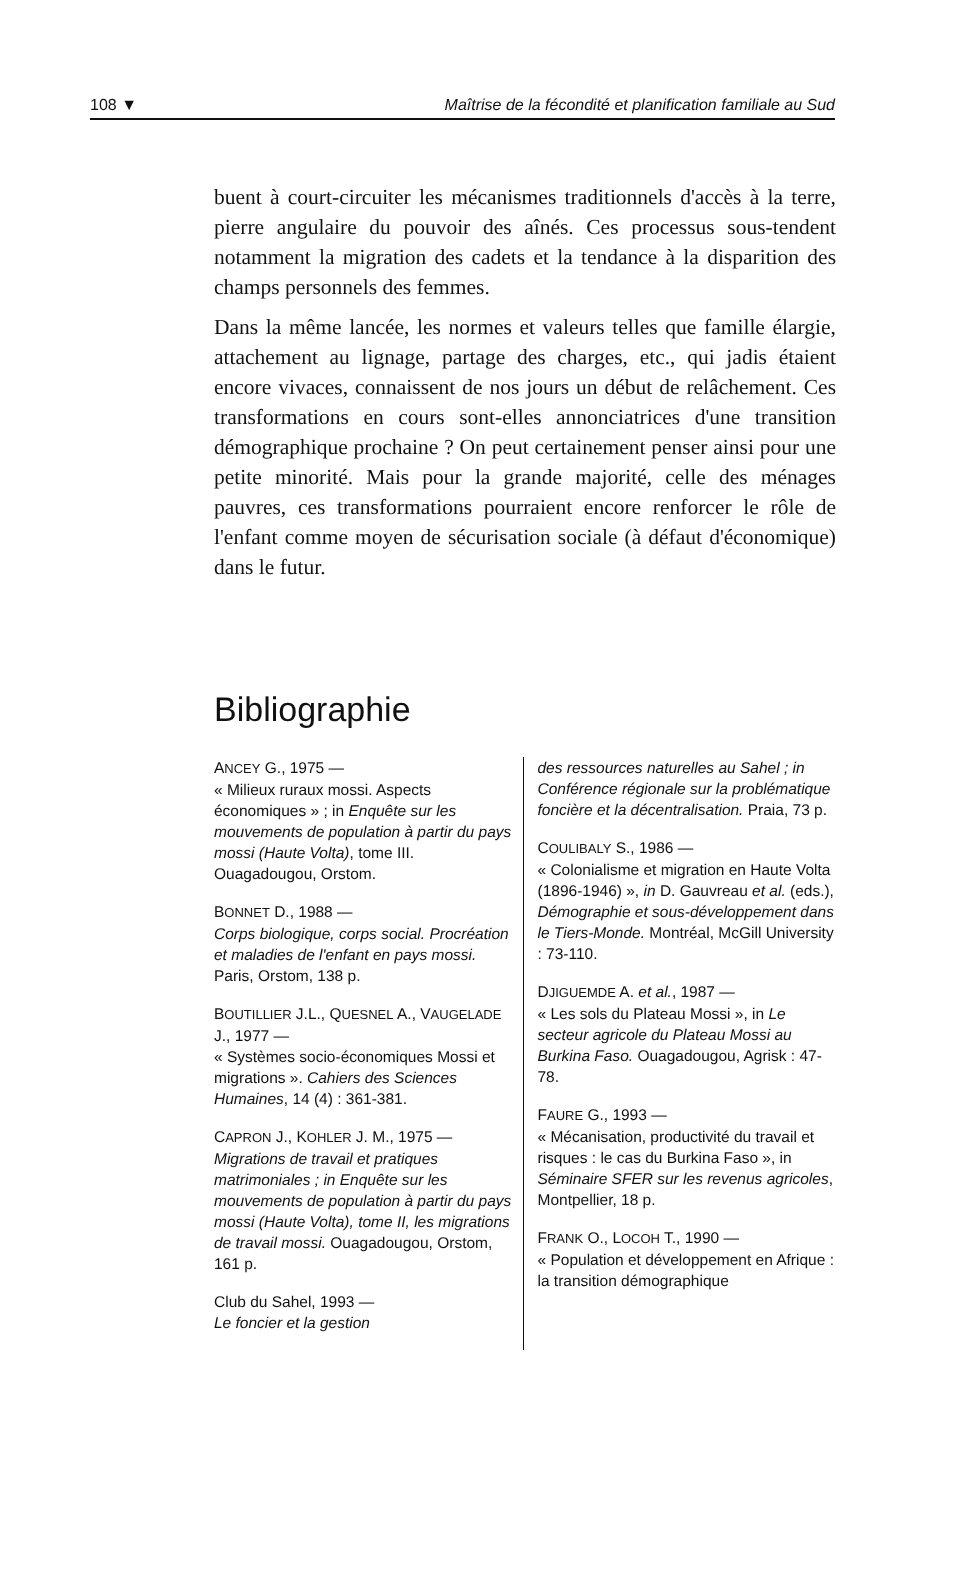108 ▼ Maîtrise de la fécondité et planification familiale au Sud
buent à court-circuiter les mécanismes traditionnels d'accès à la terre, pierre angulaire du pouvoir des aînés. Ces processus sous-tendent notamment la migration des cadets et la tendance à la disparition des champs personnels des femmes.
Dans la même lancée, les normes et valeurs telles que famille élargie, attachement au lignage, partage des charges, etc., qui jadis étaient encore vivaces, connaissent de nos jours un début de relâchement. Ces transformations en cours sont-elles annonciatrices d'une transition démographique prochaine ? On peut certainement penser ainsi pour une petite minorité. Mais pour la grande majorité, celle des ménages pauvres, ces transformations pourraient encore renforcer le rôle de l'enfant comme moyen de sécurisation sociale (à défaut d'économique) dans le futur.
Bibliographie
ANCEY G., 1975 —
« Milieux ruraux mossi. Aspects économiques » ; in Enquête sur les mouvements de population à partir du pays mossi (Haute Volta), tome III. Ouagadougou, Orstom.
BONNET D., 1988 —
Corps biologique, corps social. Procréation et maladies de l'enfant en pays mossi. Paris, Orstom, 138 p.
BOUTILLIER J.L., QUESNEL A., VAUGELADE J., 1977 —
« Systèmes socio-économiques Mossi et migrations ». Cahiers des Sciences Humaines, 14 (4) : 361-381.
CAPRON J., KOHLER J. M., 1975 —
Migrations de travail et pratiques matrimoniales ; in Enquête sur les mouvements de population à partir du pays mossi (Haute Volta), tome II, les migrations de travail mossi. Ouagadougou, Orstom, 161 p.
Club du Sahel, 1993 —
Le foncier et la gestion
des ressources naturelles au Sahel ; in Conférence régionale sur la problématique foncière et la décentralisation. Praia, 73 p.
COULIBALY S., 1986 —
« Colonialisme et migration en Haute Volta (1896-1946) », in D. Gauvreau et al. (eds.), Démographie et sous-développement dans le Tiers-Monde. Montréal, McGill University : 73-110.
DJIGUEMDE A. et al., 1987 —
« Les sols du Plateau Mossi », in Le secteur agricole du Plateau Mossi au Burkina Faso. Ouagadougou, Agrisk : 47-78.
FAURE G., 1993 —
« Mécanisation, productivité du travail et risques : le cas du Burkina Faso », in Séminaire SFER sur les revenus agricoles, Montpellier, 18 p.
FRANK O., LOCOH T., 1990 —
« Population et développement en Afrique : la transition démographique